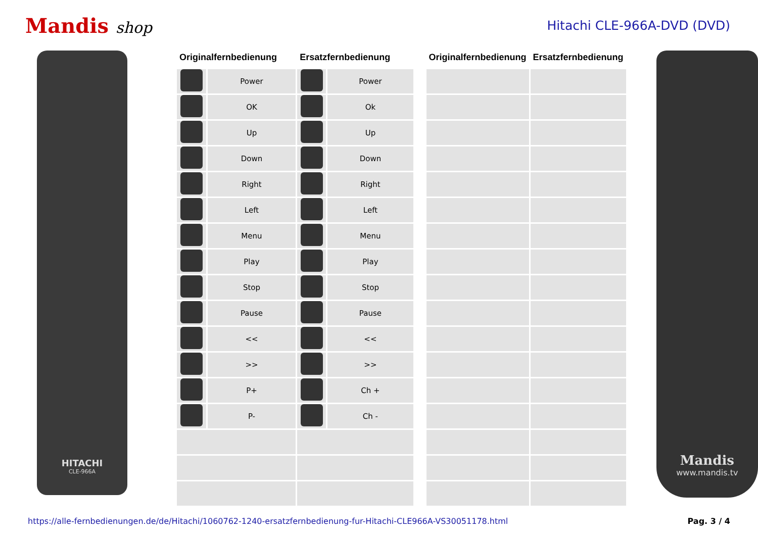Mandis shop
Hitachi CLE-966A-DVD (DVD)
HITACHI
CLE-966A
| Originalfernbedienung | | Ersatzfernbedienung | |
| --- | --- | --- | --- |
| | Power | | Power |
| | OK | | Ok |
| | Up | | Up |
| | Down | | Down |
| | Right | | Right |
| | Left | | Left |
| | Menu | | Menu |
| | Play | | Play |
| | Stop | | Stop |
| | Pause | | Pause |
| | << | | << |
| | >> | | >> |
| | P+ | | Ch + |
| | P- | | Ch - |
| Originalfernbedienung | Ersatzfernbedienung |
| --- | --- |
Mandis
www.mandis.tv
https://alle-fernbedienungen.de/de/Hitachi/1060762-1240-ersatzfernbedienung-fur-Hitachi-CLE966A-VS30051178.html Pag. 3 / 4